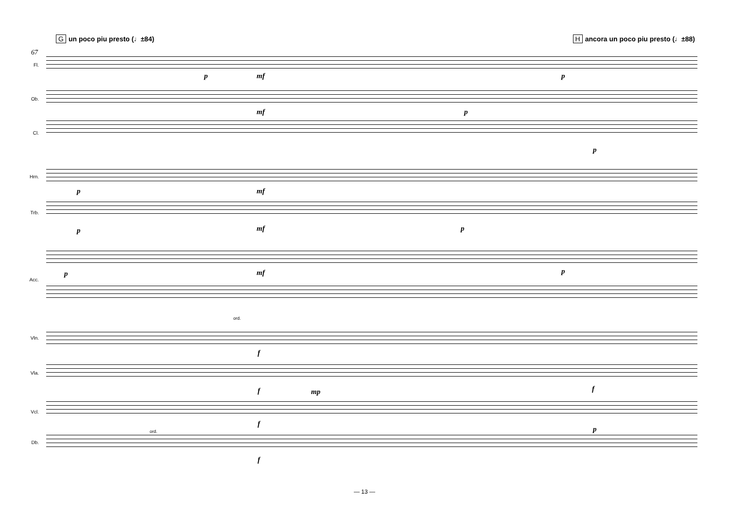Gun poco piu presto (♩±84) Hancora un poco piu presto (♩±88)
67
Fl.
Ob.
Cl.
Hrn.
Trb.
Acc.
Vln.
Vla.
Vcl.
Db.
p mf p
mf p
p
p mf
p mf p
p mf p
ord.
f
f mp f
f
p
ord.
f
— 13 —